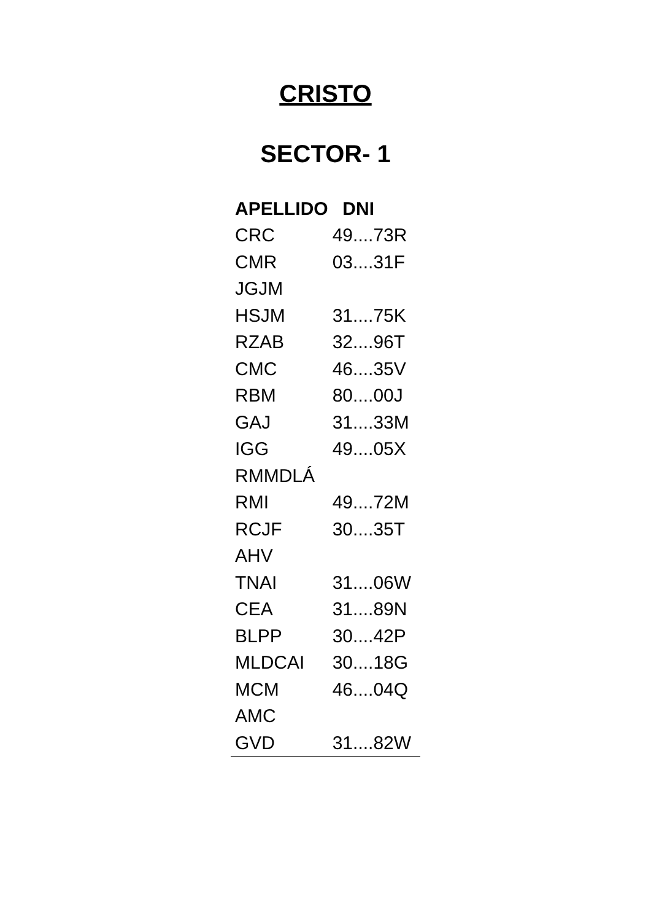CRISTO
SECTOR- 1
| APELLIDO | DNI |
| --- | --- |
| CRC | 49....73R |
| CMR | 03....31F |
| JGJM | |
| HSJM | 31....75K |
| RZAB | 32....96T |
| CMC | 46....35V |
| RBM | 80....00J |
| GAJ | 31....33M |
| IGG | 49....05X |
| RMMDLÁ | |
| RMI | 49....72M |
| RCJF | 30....35T |
| AHV | |
| TNAI | 31....06W |
| CEA | 31....89N |
| BLPP | 30....42P |
| MLDCAI | 30....18G |
| MCM | 46....04Q |
| AMC | |
| GVD | 31....82W |